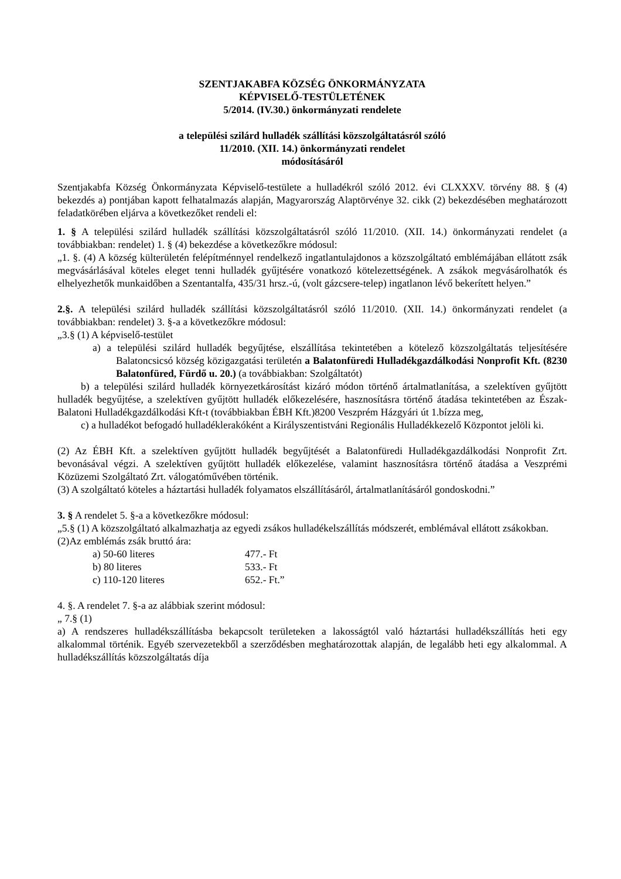SZENTJAKABFA KÖZSÉG ÖNKORMÁNYZATA
KÉPVISELŐ-TESTÜLETÉNEK
5/2014. (IV.30.) önkormányzati rendelete
a települési szilárd hulladék szállítási közszolgáltatásról szóló
11/2010. (XII. 14.) önkormányzati rendelet
módosításáról
Szentjakabfa Község Önkormányzata Képviselő-testülete a hulladékról szóló 2012. évi CLXXXV. törvény 88. § (4) bekezdés a) pontjában kapott felhatalmazás alapján, Magyarország Alaptörvénye 32. cikk (2) bekezdésében meghatározott feladatkörében eljárva a következőket rendeli el:
1. § A települési szilárd hulladék szállítási közszolgáltatásról szóló 11/2010. (XII. 14.) önkormányzati rendelet (a továbbiakban: rendelet) 1. § (4) bekezdése a következőkre módosul:
„1. §. (4) A község külterületén felépítménnyel rendelkező ingatlantulajdonos a közszolgáltató emblémájában ellátott zsák megvásárlásával köteles eleget tenni hulladék gyűjtésére vonatkozó kötelezettségének. A zsákok megvásárolhatók és elhelyezhetők munkaidőben a Szentantalfa, 435/31 hrsz.-ú, (volt gázcsere-telep) ingatlanon lévő bekerített helyen.”
2.§. A települési szilárd hulladék szállítási közszolgáltatásról szóló 11/2010. (XII. 14.) önkormányzati rendelet (a továbbiakban: rendelet) 3. §-a a következőkre módosul:
„3.§ (1) A képviselő-testület
a) a települési szilárd hulladék begyűjtése, elszállítása tekintetében a kötelező közszolgáltatás teljesítésére Balatoncsicsó község közigazgatási területén a Balatonfüredi Hulladékgazdálkodási Nonprofit Kft. (8230 Balatonfüred, Fürdő u. 20.) (a továbbiakban: Szolgáltatót)
b) a települési szilárd hulladék környezetkárosítást kizáró módon történő ártalmatlanítása, a szelektíven gyűjtött hulladék begyűjtése, a szelektíven gyűjtött hulladék előkezelésére, hasznosításra történő átadása tekintetében az Észak-Balatoni Hulladékgazdálkodási Kft-t (továbbiakban ÉBH Kft.)8200 Veszprém Házgyári út 1.bízza meg,
c) a hulladékot befogadó hulladéklerakóként a Királyszentistváni Regionális Hulladékkezelő Központot jelöli ki.
(2) Az ÉBH Kft. a szelektíven gyűjtött hulladék begyűjtését a Balatonfüredi Hulladékgazdálkodási Nonprofit Zrt. bevonásával végzi. A szelektíven gyűjtött hulladék előkezelése, valamint hasznosításra történő átadása a Veszprémi Közüzemi Szolgáltató Zrt. válogatóművében történik.
(3) A szolgáltató köteles a háztartási hulladék folyamatos elszállításáról, ártalmatlanításáról gondoskodni.”
3. § A rendelet 5. §-a a következőkre módosul:
„5.§ (1) A közszolgáltató alkalmazhatja az egyedi zsákos hulladékelszállítás módszerét, emblémával ellátott zsákokban.
(2)Az emblémás zsák bruttó ára:
| a) 50-60 literes | 477.- Ft |
| b) 80 literes | 533.- Ft |
| c) 110-120 literes | 652.- Ft.” |
4. §. A rendelet 7. §-a az alábbiak szerint módosul:
„ 7.§ (1)
a) A rendszeres hulladékszállításba bekapcsolt területeken a lakosságtól való háztartási hulladékszállítás heti egy alkalommal történik. Egyéb szervezetekből a szerződésben meghatározottak alapján, de legalább heti egy alkalommal. A hulladékszállítás közszolgáltatás díja